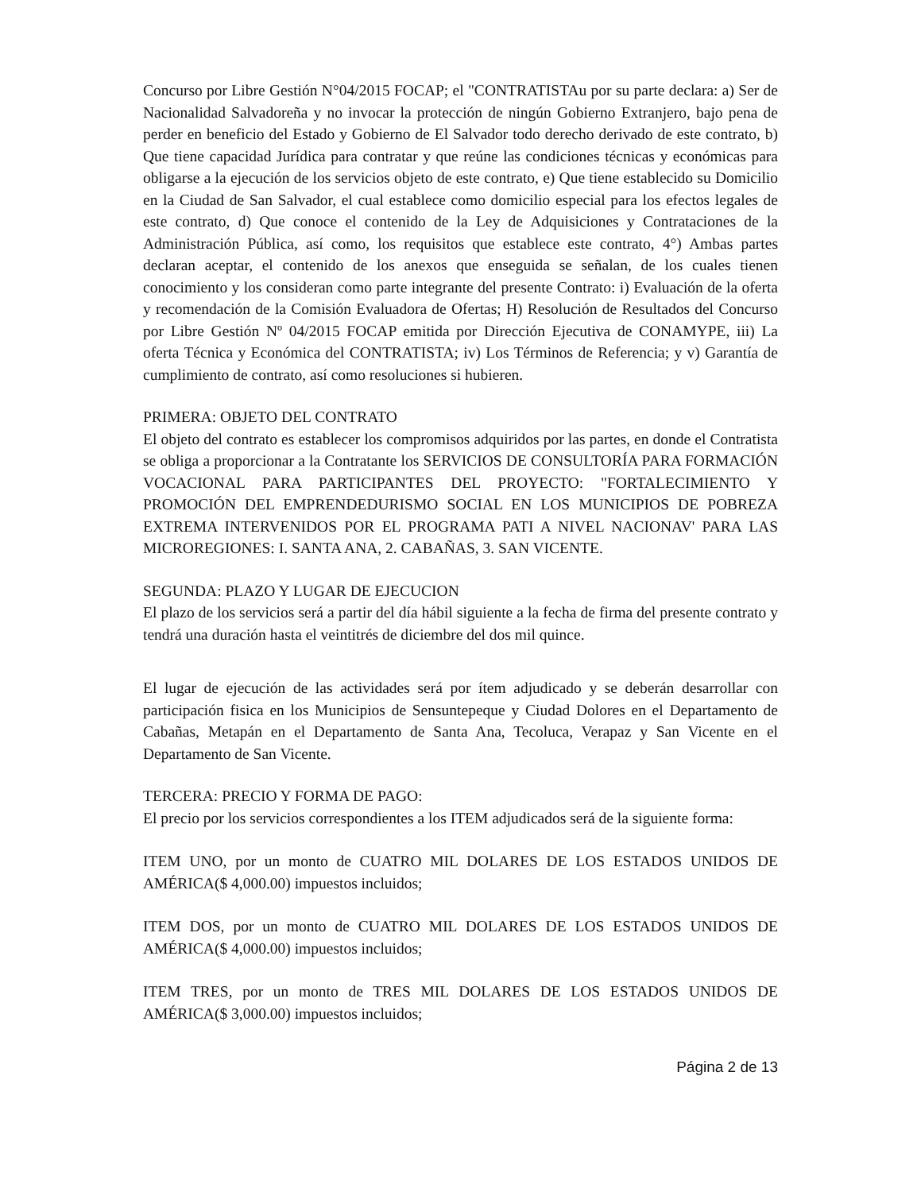Concurso por Libre Gestión N°04/2015 FOCAP; el "CONTRATISTAu por su parte declara: a) Ser de Nacionalidad Salvadoreña y no invocar la protección de ningún Gobierno Extranjero, bajo pena de perder en beneficio del Estado y Gobierno de El Salvador todo derecho derivado de este contrato, b) Que tiene capacidad Jurídica para contratar y que reúne las condiciones técnicas y económicas para obligarse a la ejecución de los servicios objeto de este contrato, e) Que tiene establecido su Domicilio en la Ciudad de San Salvador, el cual establece como domicilio especial para los efectos legales de este contrato, d) Que conoce el contenido de la Ley de Adquisiciones y Contrataciones de la Administración Pública, así como, los requisitos que establece este contrato, 4°) Ambas partes declaran aceptar, el contenido de los anexos que enseguida se señalan, de los cuales tienen conocimiento y los consideran como parte integrante del presente Contrato: i) Evaluación de la oferta y recomendación de la Comisión Evaluadora de Ofertas; H) Resolución de Resultados del Concurso por Libre Gestión Nº 04/2015 FOCAP emitida por Dirección Ejecutiva de CONAMYPE, iii) La oferta Técnica y Económica del CONTRATISTA; iv) Los Términos de Referencia; y v) Garantía de cumplimiento de contrato, así como resoluciones si hubieren.
PRIMERA: OBJETO DEL CONTRATO
El objeto del contrato es establecer los compromisos adquiridos por las partes, en donde el Contratista se obliga a proporcionar a la Contratante los SERVICIOS DE CONSULTORÍA PARA FORMACIÓN VOCACIONAL PARA PARTICIPANTES DEL PROYECTO: "FORTALECIMIENTO Y PROMOCIÓN DEL EMPRENDEDURISMO SOCIAL EN LOS MUNICIPIOS DE POBREZA EXTREMA INTERVENIDOS POR EL PROGRAMA PATI A NIVEL NACIONAV' PARA LAS MICROREGIONES: I. SANTA ANA, 2. CABAÑAS, 3. SAN VICENTE.
SEGUNDA: PLAZO Y LUGAR DE EJECUCION
El plazo de los servicios será a partir del día hábil siguiente a la fecha de firma del presente contrato y tendrá una duración hasta el veintitrés de diciembre del dos mil quince.
El lugar de ejecución de las actividades será por ítem adjudicado y se deberán desarrollar con participación fisica en los Municipios de Sensuntepeque y Ciudad Dolores en el Departamento de Cabañas, Metapán en el Departamento de Santa Ana, Tecoluca, Verapaz y San Vicente en el Departamento de San Vicente.
TERCERA: PRECIO Y FORMA DE PAGO:
El precio por los servicios correspondientes a los ITEM adjudicados será de la siguiente forma:
ITEM UNO, por un monto de CUATRO MIL DOLARES DE LOS ESTADOS UNIDOS DE AMÉRICA($ 4,000.00) impuestos incluidos;
ITEM DOS, por un monto de CUATRO MIL DOLARES DE LOS ESTADOS UNIDOS DE AMÉRICA($ 4,000.00) impuestos incluidos;
ITEM TRES, por un monto de TRES MIL DOLARES DE LOS ESTADOS UNIDOS DE AMÉRICA($ 3,000.00) impuestos incluidos;
Página 2 de 13